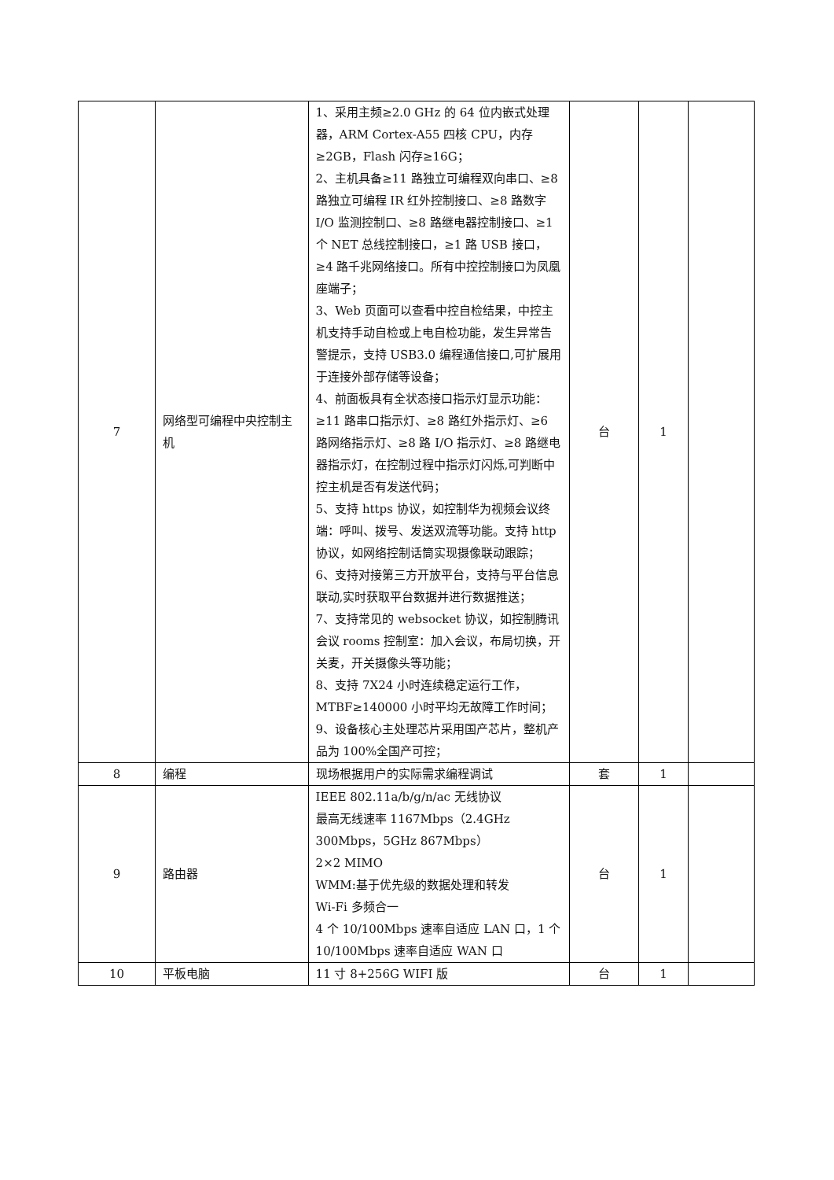| 7 | 网络型可编程中央控制主机 | 1、采用主频≥2.0 GHz 的 64 位内嵌式处理器，ARM Cortex-A55 四核 CPU，内存≥2GB，Flash 闪存≥16G； 2、主机具备≥11 路独立可编程双向串口、≥8 路独立可编程 IR 红外控制接口、≥8 路数字 I/O 监测控制口、≥8 路继电器控制接口、≥1 个 NET 总线控制接口，≥1 路 USB 接口，≥4 路千兆网络接口。所有中控控制接口为凤凰座端子； 3、Web 页面可以查看中控自检结果，中控主机支持手动自检或上电自检功能，发生异常告警提示，支持 USB3.0 编程通信接口,可扩展用于连接外部存储等设备； 4、前面板具有全状态接口指示灯显示功能：≥11 路串口指示灯、≥8 路红外指示灯、≥6 路网络指示灯、≥8 路 I/O 指示灯、≥8 路继电器指示灯，在控制过程中指示灯闪烁,可判断中控主机是否有发送代码； 5、支持 https 协议，如控制华为视频会议终端：呼叫、拨号、发送双流等功能。支持 http 协议，如网络控制话筒实现摄像联动跟踪； 6、支持对接第三方开放平台，支持与平台信息联动,实时获取平台数据并进行数据推送； 7、支持常见的 websocket 协议，如控制腾讯会议 rooms 控制室：加入会议，布局切换，开关麦，开关摄像头等功能； 8、支持 7X24 小时连续稳定运行工作，MTBF≥140000 小时平均无故障工作时间； 9、设备核心主处理芯片采用国产芯片，整机产品为 100%全国产可控； | 台 | 1 | |
| 8 | 编程 | 现场根据用户的实际需求编程调试 | 套 | 1 | |
| 9 | 路由器 | IEEE 802.11a/b/g/n/ac 无线协议 最高无线速率 1167Mbps（2.4GHz 300Mbps，5GHz 867Mbps） 2×2 MIMO WMM:基于优先级的数据处理和转发 Wi-Fi 多频合一 4 个 10/100Mbps 速率自适应 LAN 口，1 个 10/100Mbps 速率自适应 WAN 口 | 台 | 1 | |
| 10 | 平板电脑 | 11 寸 8+256G WIFI 版 | 台 | 1 | |